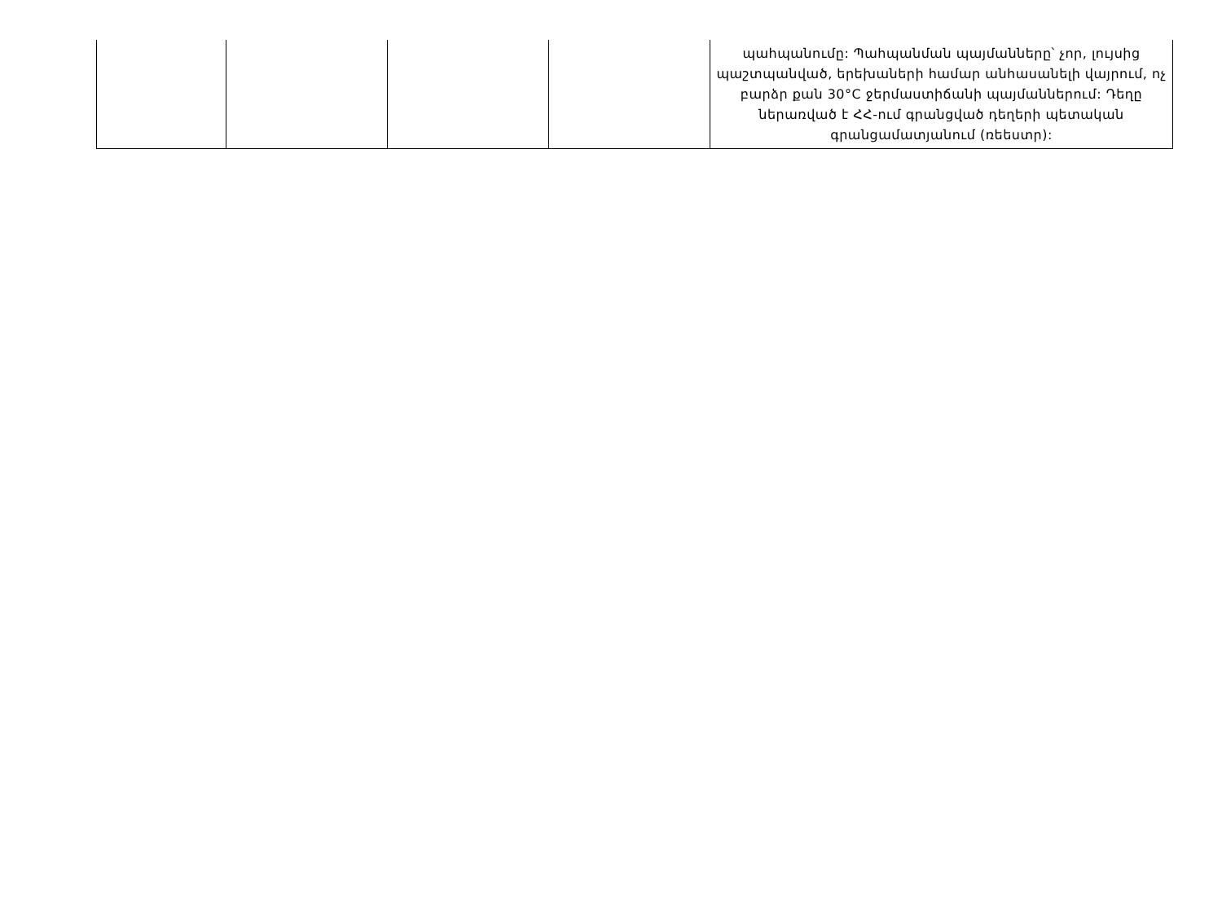| | | | | պահպանումը: Պահպանման պայմանները՝ չոր, լույսից պաշտպանված, երեխաների համար անհասանելի վայրում, ոչ բարձր քան 30°C ջերմաստիճանի պայմաններում: Դեղը ներառված է ՀՀ-ում գրանցված դեղերի պետական գրանցամատյանում (ռեեստր): |